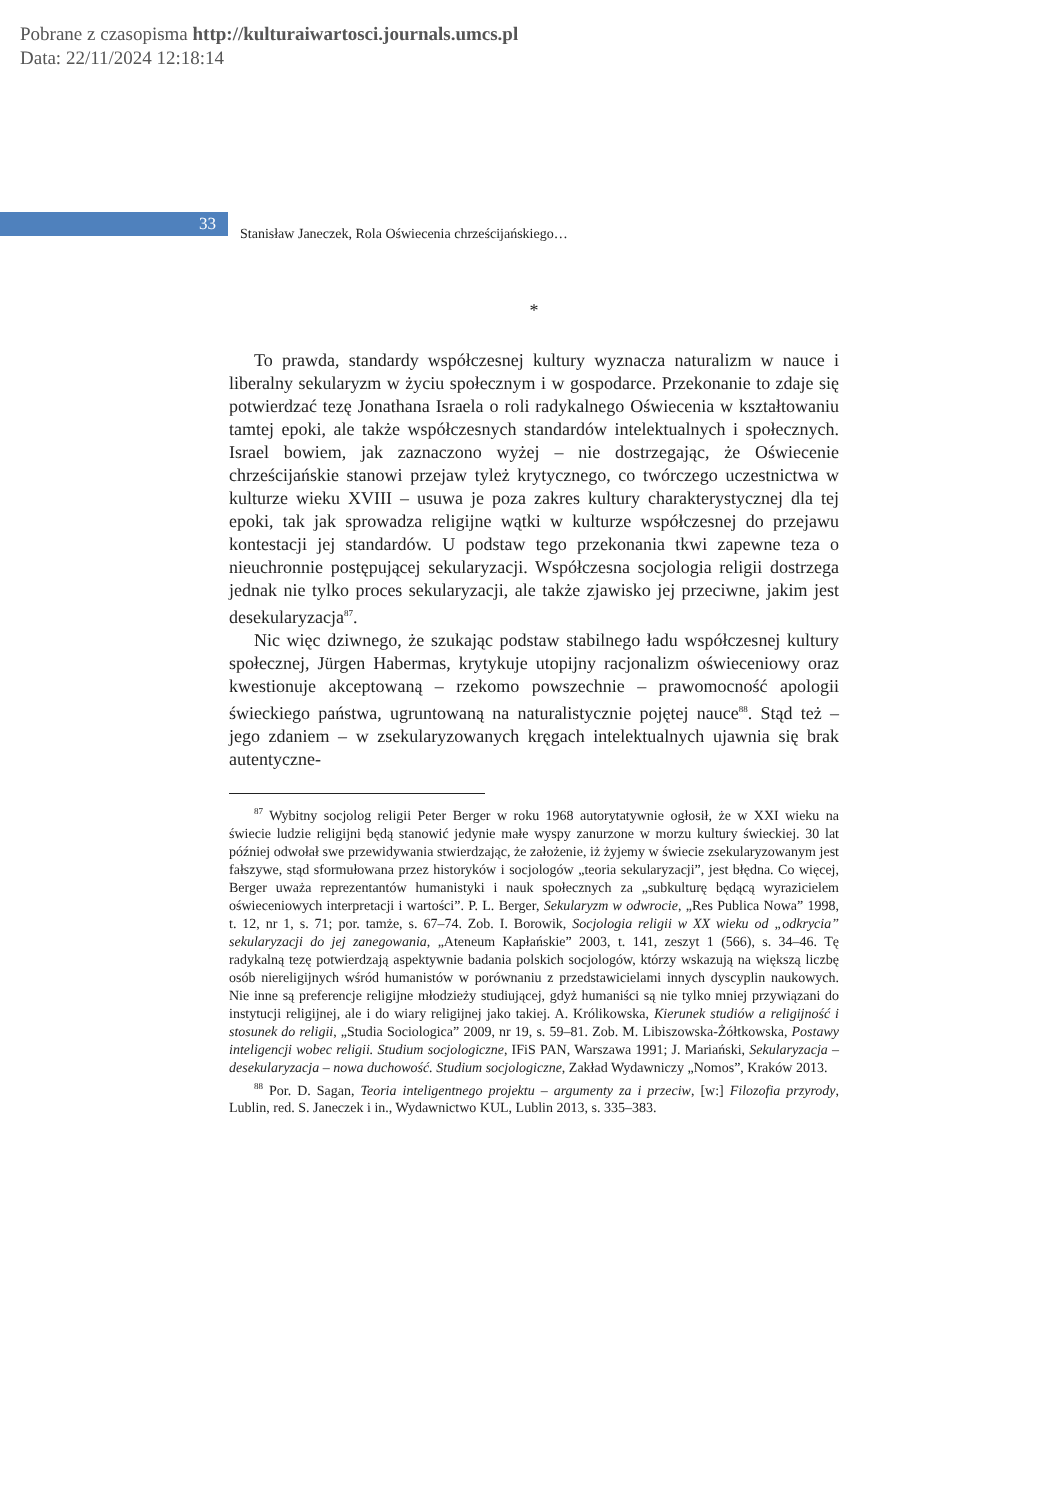Pobrane z czasopisma http://kulturaiwartosci.journals.umcs.pl
Data: 22/11/2024 12:18:14
33
Stanisław Janeczek, Rola Oświecenia chrześcijańskiego…
*
To prawda, standardy współczesnej kultury wyznacza naturalizm w nauce i liberalny sekularyzm w życiu społecznym i w gospodarce. Przekonanie to zdaje się potwierdzać tezę Jonathana Israela o roli radykalnego Oświecenia w kształtowaniu tamtej epoki, ale także współczesnych standardów intelektualnych i społecznych. Israel bowiem, jak zaznaczono wyżej – nie dostrzegając, że Oświecenie chrześcijańskie stanowi przejaw tyleż krytycznego, co twórczego uczestnictwa w kulturze wieku XVIII – usuwa je poza zakres kultury charakterystycznej dla tej epoki, tak jak sprowadza religijne wątki w kulturze współczesnej do przejawu kontestacji jej standardów. U podstaw tego przekonania tkwi zapewne teza o nieuchronnie postępującej sekularyzacji. Współczesna socjologia religii dostrzega jednak nie tylko proces sekularyzacji, ale także zjawisko jej przeciwne, jakim jest desekularyzacja<sup>87</sup>.
Nic więc dziwnego, że szukając podstaw stabilnego ładu współczesnej kultury społecznej, Jürgen Habermas, krytykuje utopijny racjonalizm oświeceniowy oraz kwestionuje akceptowaną – rzekomo powszechnie – prawomocność apologii świeckiego państwa, ugruntowaną na naturalistycznie pojętej nauce<sup>88</sup>. Stąd też – jego zdaniem – w zsekularyzowanych kręgach intelektualnych ujawnia się brak autentyczne-
<sup>87</sup> Wybitny socjolog religii Peter Berger w roku 1968 autorytatywnie ogłosił, że w XXI wieku na świecie ludzie religijni będą stanowić jedynie małe wyspy zanurzone w morzu kultury świeckiej. 30 lat później odwołał swe przewidywania stwierdzając, że założenie, iż żyjemy w świecie zsekularyzowanym jest fałszywe, stąd sformułowana przez historyków i socjologów „teoria sekularyzacji”, jest błędna. Co więcej, Berger uważa reprezentantów humanistyki i nauk społecznych za „subkulturę będącą wyrazicielem oświeceniowych interpretacji i wartości”. P. L. Berger, Sekularyzm w odwrocie, „Res Publica Nowa” 1998, t. 12, nr 1, s. 71; por. tamże, s. 67–74. Zob. I. Borowik, Socjologia religii w XX wieku od „odkrycia” sekularyzacji do jej zanegowania, „Ateneum Kapłańskie” 2003, t. 141, zeszyt 1 (566), s. 34–46. Tę radykalną tezę potwierdzają aspektywnie badania polskich socjologów, którzy wskazują na większą liczbę osób niereligijnych wśród humanistów w porównaniu z przedstawicielami innych dyscyplin naukowych. Nie inne są preferencje religijne młodzieży studiującej, gdyż humaniści są nie tylko mniej przywiązani do instytucji religijnej, ale i do wiary religijnej jako takiej. A. Królikowska, Kierunek studiów a religijność i stosunek do religii, „Studia Sociologica” 2009, nr 19, s. 59–81. Zob. M. Libiszowska-Żółtkowska, Postawy inteligencji wobec religii. Studium socjologiczne, IFiS PAN, Warszawa 1991; J. Mariański, Sekularyzacja – desekularyzacja – nowa duchowość. Studium socjologiczne, Zakład Wydawniczy „Nomos”, Kraków 2013.
<sup>88</sup> Por. D. Sagan, Teoria inteligentnego projektu – argumenty za i przeciw, [w:] Filozofia przyrody, Lublin, red. S. Janeczek i in., Wydawnictwo KUL, Lublin 2013, s. 335–383.